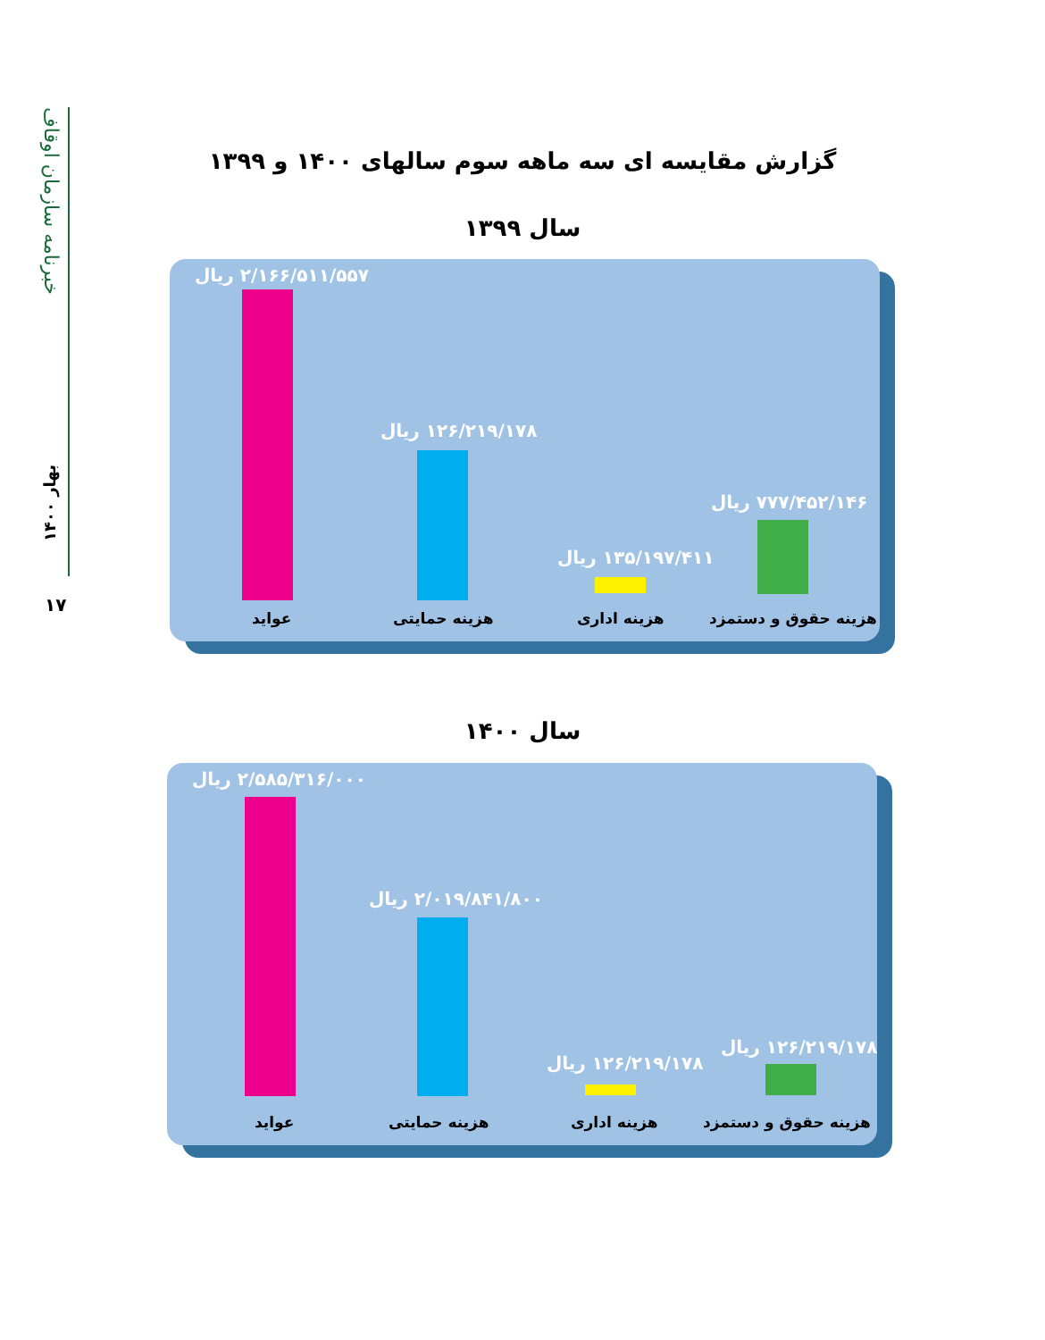خبرنامه سازمان اوقاف
بهار ۱۴۰۰
۱۷
گزارش مقایسه ای سه ماهه سوم سالهای ۱۴۰۰ و ۱۳۹۹
سال ۱۳۹۹
۲/۱۶۶/۵۱۱/۵۵۷ ریال
۱۲۶/۲۱۹/۱۷۸ ریال
۱۳۵/۱۹۷/۴۱۱ ریال
۷۷۷/۴۵۲/۱۴۶ ریال
عواید هزینه حمایتی هزینه اداری هزینه حقوق و دستمزد
سال ۱۴۰۰
۲/۵۸۵/۳۱۶/۰۰۰ ریال
۲/۰۱۹/۸۴۱/۸۰۰ ریال
۱۲۶/۲۱۹/۱۷۸ ریال
۱۲۶/۲۱۹/۱۷۸ ریال
عواید هزینه حمایتی هزینه اداری هزینه حقوق و دستمزد